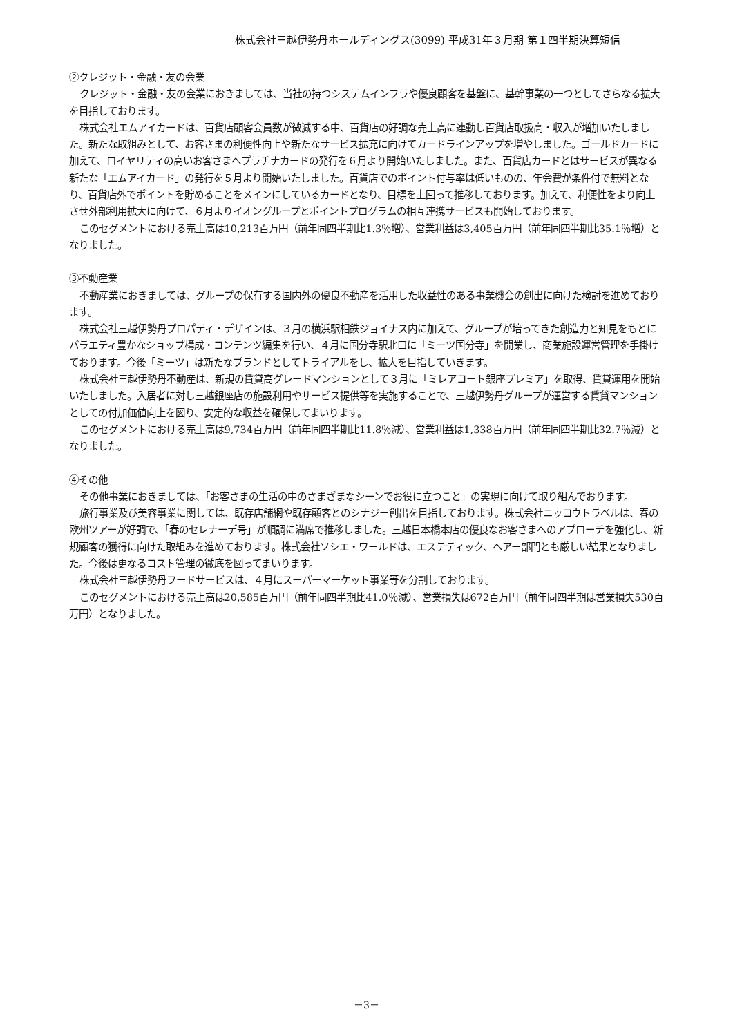株式会社三越伊勢丹ホールディングス(3099) 平成31年３月期 第１四半期決算短信
②クレジット・金融・友の会業
クレジット・金融・友の会業におきましては、当社の持つシステムインフラや優良顧客を基盤に、基幹事業の一つとしてさらなる拡大を目指しております。
株式会社エムアイカードは、百貨店顧客会員数が微減する中、百貨店の好調な売上高に連動し百貨店取扱高・収入が増加いたしました。新たな取組みとして、お客さまの利便性向上や新たなサービス拡充に向けてカードラインアップを増やしました。ゴールドカードに加えて、ロイヤリティの高いお客さまへプラチナカードの発行を６月より開始いたしました。また、百貨店カードとはサービスが異なる新たな「エムアイカード」の発行を５月より開始いたしました。百貨店でのポイント付与率は低いものの、年会費が条件付で無料となり、百貨店外でポイントを貯めることをメインにしているカードとなり、目標を上回って推移しております。加えて、利便性をより向上させ外部利用拡大に向けて、６月よりイオングループとポイントプログラムの相互連携サービスも開始しております。
このセグメントにおける売上高は10,213百万円（前年同四半期比1.3％増）、営業利益は3,405百万円（前年同四半期比35.1％増）となりました。
③不動産業
不動産業におきましては、グループの保有する国内外の優良不動産を活用した収益性のある事業機会の創出に向けた検討を進めております。
株式会社三越伊勢丹プロパティ・デザインは、３月の横浜駅相鉄ジョイナス内に加えて、グループが培ってきた創造力と知見をもとにバラエティ豊かなショップ構成・コンテンツ編集を行い、４月に国分寺駅北口に「ミーツ国分寺」を開業し、商業施設運営管理を手掛けております。今後「ミーツ」は新たなブランドとしてトライアルをし、拡大を目指していきます。
株式会社三越伊勢丹不動産は、新規の賃貸高グレードマンションとして３月に「ミレアコート銀座プレミア」を取得、賃貸運用を開始いたしました。入居者に対し三越銀座店の施設利用やサービス提供等を実施することで、三越伊勢丹グループが運営する賃貸マンションとしての付加価値向上を図り、安定的な収益を確保してまいります。
このセグメントにおける売上高は9,734百万円（前年同四半期比11.8％減）、営業利益は1,338百万円（前年同四半期比32.7％減）となりました。
④その他
その他事業におきましては、「お客さまの生活の中のさまざまなシーンでお役に立つこと」の実現に向けて取り組んでおります。
旅行事業及び美容事業に関しては、既存店舗網や既存顧客とのシナジー創出を目指しております。株式会社ニッコウトラベルは、春の欧州ツアーが好調で、「春のセレナーデ号」が順調に満席で推移しました。三越日本橋本店の優良なお客さまへのアプローチを強化し、新規顧客の獲得に向けた取組みを進めております。株式会社ソシエ・ワールドは、エステティック、ヘアー部門とも厳しい結果となりました。今後は更なるコスト管理の徹底を図ってまいります。
株式会社三越伊勢丹フードサービスは、４月にスーパーマーケット事業等を分割しております。
このセグメントにおける売上高は20,585百万円（前年同四半期比41.0％減）、営業損失は672百万円（前年同四半期は営業損失530百万円）となりました。
－3－